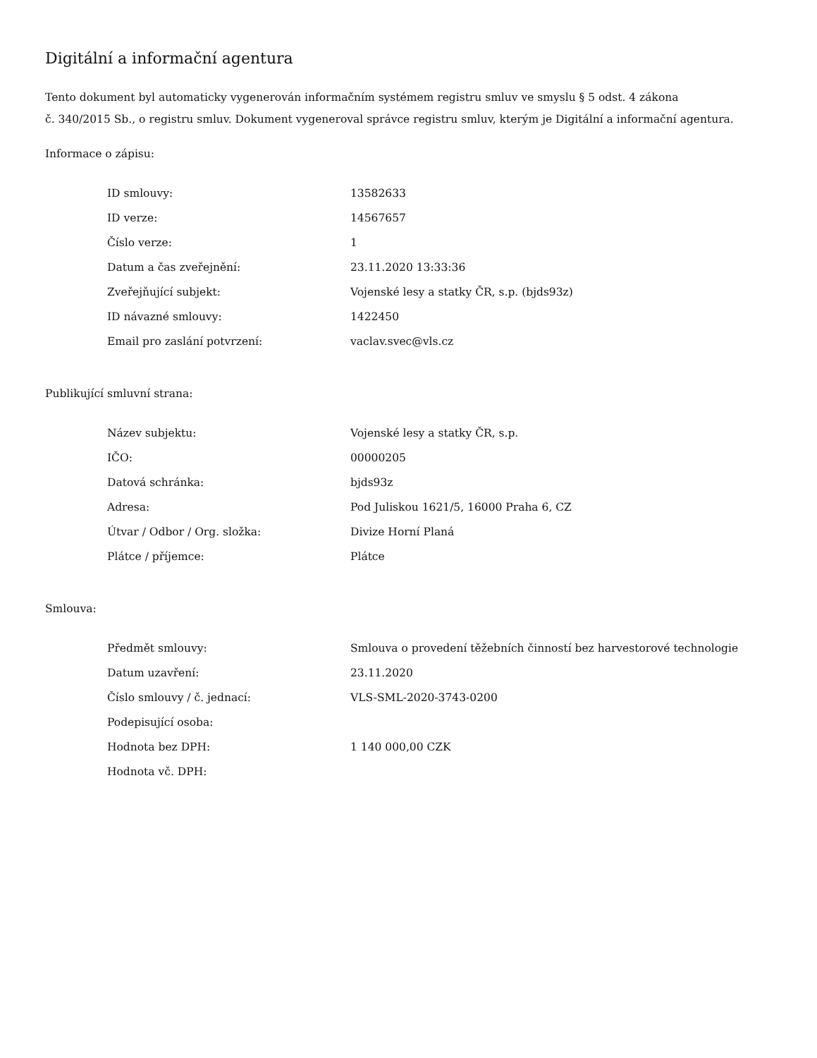Digitální a informační agentura
Tento dokument byl automaticky vygenerován informačním systémem registru smluv ve smyslu § 5 odst. 4 zákona
č. 340/2015 Sb., o registru smluv. Dokument vygeneroval správce registru smluv, kterým je Digitální a informační agentura.
Informace o zápisu:
| ID smlouvy: | 13582633 |
| ID verze: | 14567657 |
| Číslo verze: | 1 |
| Datum a čas zveřejnění: | 23.11.2020 13:33:36 |
| Zveřejňující subjekt: | Vojenské lesy a statky ČR, s.p. (bjds93z) |
| ID návazné smlouvy: | 1422450 |
| Email pro zaslání potvrzení: | vaclav.svec@vls.cz |
Publikující smluvní strana:
| Název subjektu: | Vojenské lesy a statky ČR, s.p. |
| IČO: | 00000205 |
| Datová schránka: | bjds93z |
| Adresa: | Pod Juliskou 1621/5, 16000 Praha 6, CZ |
| Útvar / Odbor / Org. složka: | Divize Horní Planá |
| Plátce / příjemce: | Plátce |
Smlouva:
| Předmět smlouvy: | Smlouva o provedení těžebních činností bez harvestorové technologie |
| Datum uzavření: | 23.11.2020 |
| Číslo smlouvy / č. jednací: | VLS-SML-2020-3743-0200 |
| Podepisující osoba: | |
| Hodnota bez DPH: | 1 140 000,00 CZK |
| Hodnota vč. DPH: | |